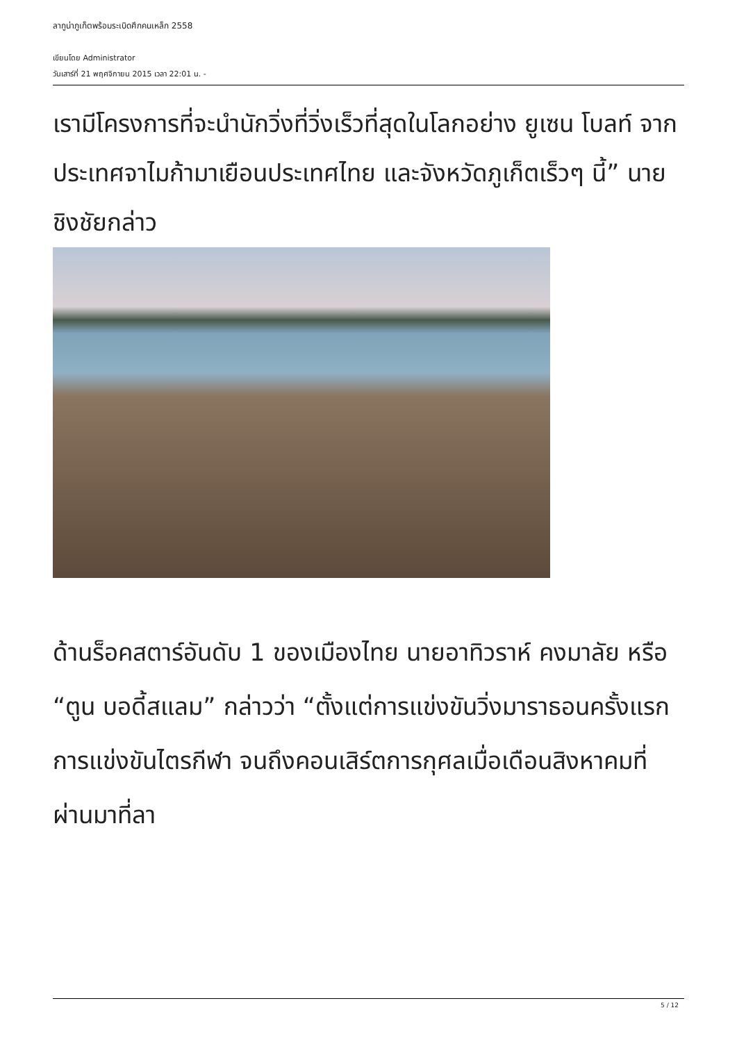ลากูน่าภูเก็ตพร้อมระเบิดศึกคนเหล็ก 2558
เขียนโดย Administrator
วันเสาร์ที่ 21 พฤศจิกายน 2015 เวลา 22:01 น. -
เรามีโครงการที่จะนำนักวิ่งที่วิ่งเร็วที่สุดในโลกอย่าง ยูเซน โบลท์ จากประเทศจาไมก้ามาเยือนประเทศไทย และจังหวัดภูเก็ตเร็วๆ นี้” นายชิงชัยกล่าว
ด้านร็อคสตาร์อันดับ 1 ของเมืองไทย นายอาทิวราห์ คงมาลัย หรือ “ตูน บอดี้สแลม” กล่าวว่า “ตั้งแต่การแข่งขันวิ่งมาราธอนครั้งแรก การแข่งขันไตรกีฬา จนถึงคอนเสิร์ตการกุศลเมื่อเดือนสิงหาคมที่ผ่านมาที่ลา
5 / 12